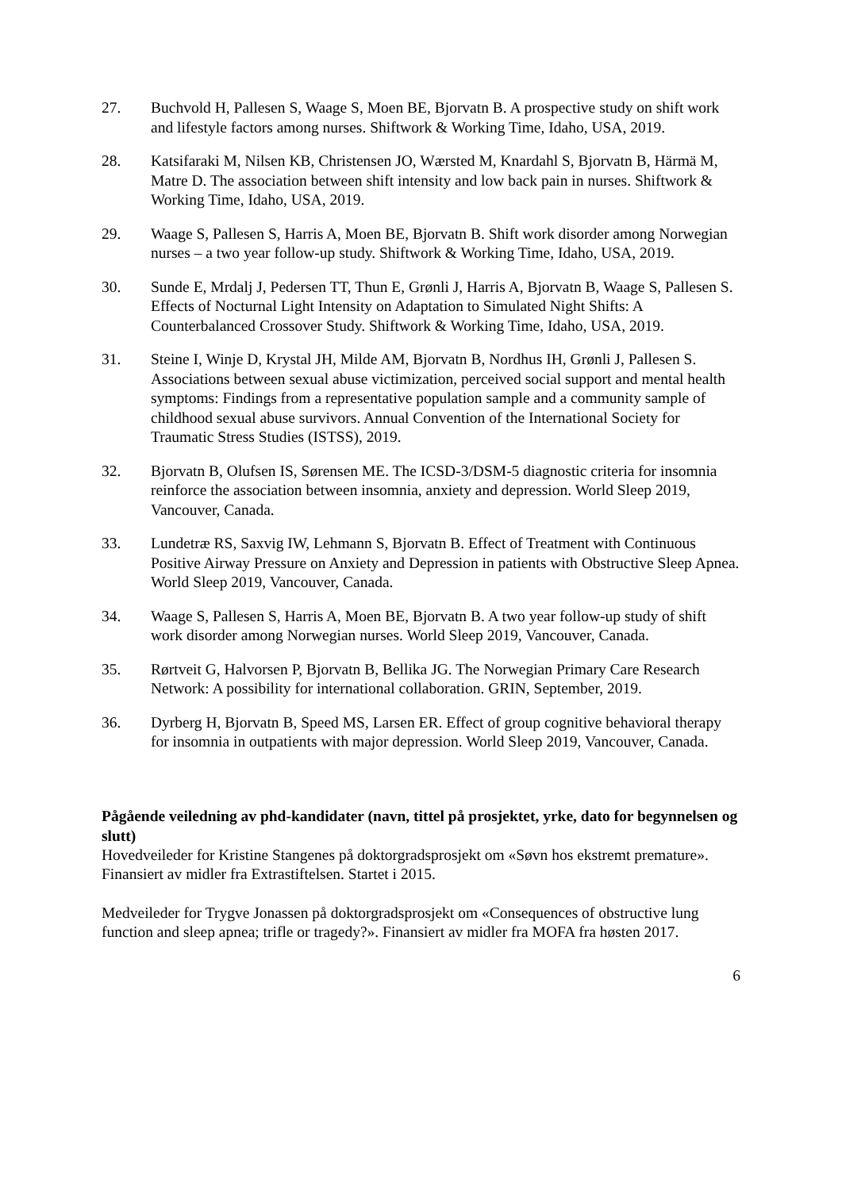27. Buchvold H, Pallesen S, Waage S, Moen BE, Bjorvatn B. A prospective study on shift work and lifestyle factors among nurses. Shiftwork & Working Time, Idaho, USA, 2019.
28. Katsifaraki M, Nilsen KB, Christensen JO, Wærsted M, Knardahl S, Bjorvatn B, Härmä M, Matre D. The association between shift intensity and low back pain in nurses. Shiftwork & Working Time, Idaho, USA, 2019.
29. Waage S, Pallesen S, Harris A, Moen BE, Bjorvatn B. Shift work disorder among Norwegian nurses – a two year follow-up study. Shiftwork & Working Time, Idaho, USA, 2019.
30. Sunde E, Mrdalj J, Pedersen TT, Thun E, Grønli J, Harris A, Bjorvatn B, Waage S, Pallesen S. Effects of Nocturnal Light Intensity on Adaptation to Simulated Night Shifts: A Counterbalanced Crossover Study. Shiftwork & Working Time, Idaho, USA, 2019.
31. Steine I, Winje D, Krystal JH, Milde AM, Bjorvatn B, Nordhus IH, Grønli J, Pallesen S. Associations between sexual abuse victimization, perceived social support and mental health symptoms: Findings from a representative population sample and a community sample of childhood sexual abuse survivors. Annual Convention of the International Society for Traumatic Stress Studies (ISTSS), 2019.
32. Bjorvatn B, Olufsen IS, Sørensen ME. The ICSD-3/DSM-5 diagnostic criteria for insomnia reinforce the association between insomnia, anxiety and depression. World Sleep 2019, Vancouver, Canada.
33. Lundetræ RS, Saxvig IW, Lehmann S, Bjorvatn B. Effect of Treatment with Continuous Positive Airway Pressure on Anxiety and Depression in patients with Obstructive Sleep Apnea. World Sleep 2019, Vancouver, Canada.
34. Waage S, Pallesen S, Harris A, Moen BE, Bjorvatn B. A two year follow-up study of shift work disorder among Norwegian nurses. World Sleep 2019, Vancouver, Canada.
35. Rørtveit G, Halvorsen P, Bjorvatn B, Bellika JG. The Norwegian Primary Care Research Network: A possibility for international collaboration. GRIN, September, 2019.
36. Dyrberg H, Bjorvatn B, Speed MS, Larsen ER. Effect of group cognitive behavioral therapy for insomnia in outpatients with major depression. World Sleep 2019, Vancouver, Canada.
Pågående veiledning av phd-kandidater (navn, tittel på prosjektet, yrke, dato for begynnelsen og slutt)
Hovedveileder for Kristine Stangenes på doktorgradsprosjekt om «Søvn hos ekstremt premature». Finansiert av midler fra Extrastiftelsen. Startet i 2015.
Medveileder for Trygve Jonassen på doktorgradsprosjekt om «Consequences of obstructive lung function and sleep apnea; trifle or tragedy?». Finansiert av midler fra MOFA fra høsten 2017.
6